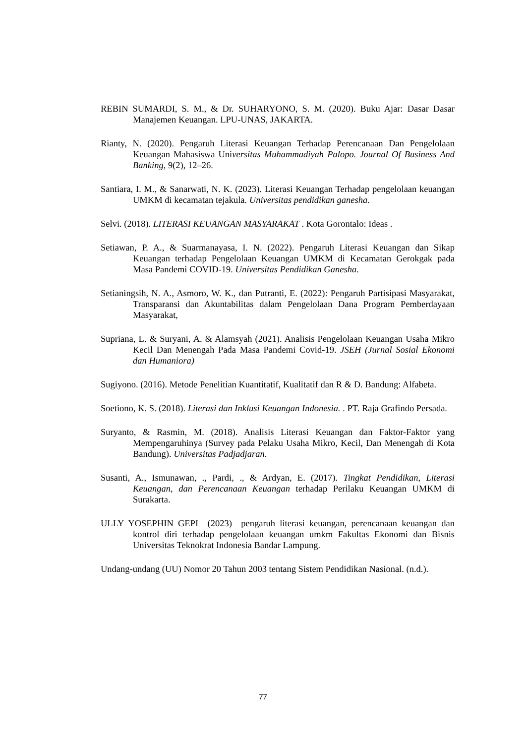REBIN SUMARDI, S. M., & Dr. SUHARYONO, S. M. (2020). Buku Ajar: Dasar Dasar Manajemen Keuangan. LPU-UNAS, JAKARTA.
Rianty, N. (2020). Pengaruh Literasi Keuangan Terhadap Perencanaan Dan Pengelolaan Keuangan Mahasiswa Universitas Muhammadiyah Palopo. Journal Of Business And Banking, 9(2), 12–26.
Santiara, I. M., & Sanarwati, N. K. (2023). Literasi Keuangan Terhadap pengelolaan keuangan UMKM di kecamatan tejakula. Universitas pendidikan ganesha.
Selvi. (2018). LITERASI KEUANGAN MASYARAKAT . Kota Gorontalo: Ideas .
Setiawan, P. A., & Suarmanayasa, I. N. (2022). Pengaruh Literasi Keuangan dan Sikap Keuangan terhadap Pengelolaan Keuangan UMKM di Kecamatan Gerokgak pada Masa Pandemi COVID-19. Universitas Pendidikan Ganesha.
Setianingsih, N. A., Asmoro, W. K., dan Putranti, E. (2022): Pengaruh Partisipasi Masyarakat, Transparansi dan Akuntabilitas dalam Pengelolaan Dana Program Pemberdayaan Masyarakat,
Supriana, L. & Suryani, A. & Alamsyah (2021). Analisis Pengelolaan Keuangan Usaha Mikro Kecil Dan Menengah Pada Masa Pandemi Covid-19. JSEH (Jurnal Sosial Ekonomi dan Humaniora)
Sugiyono. (2016). Metode Penelitian Kuantitatif, Kualitatif dan R & D. Bandung: Alfabeta.
Soetiono, K. S. (2018). Literasi dan Inklusi Keuangan Indonesia. . PT. Raja Grafindo Persada.
Suryanto, & Rasmin, M. (2018). Analisis Literasi Keuangan dan Faktor-Faktor yang Mempengaruhinya (Survey pada Pelaku Usaha Mikro, Kecil, Dan Menengah di Kota Bandung). Universitas Padjadjaran.
Susanti, A., Ismunawan, ., Pardi, ., & Ardyan, E. (2017). Tingkat Pendidikan, Literasi Keuangan, dan Perencanaan Keuangan terhadap Perilaku Keuangan UMKM di Surakarta.
ULLY YOSEPHIN GEPI (2023) pengaruh literasi keuangan, perencanaan keuangan dan kontrol diri terhadap pengelolaan keuangan umkm Fakultas Ekonomi dan Bisnis Universitas Teknokrat Indonesia Bandar Lampung.
Undang-undang (UU) Nomor 20 Tahun 2003 tentang Sistem Pendidikan Nasional. (n.d.).
77